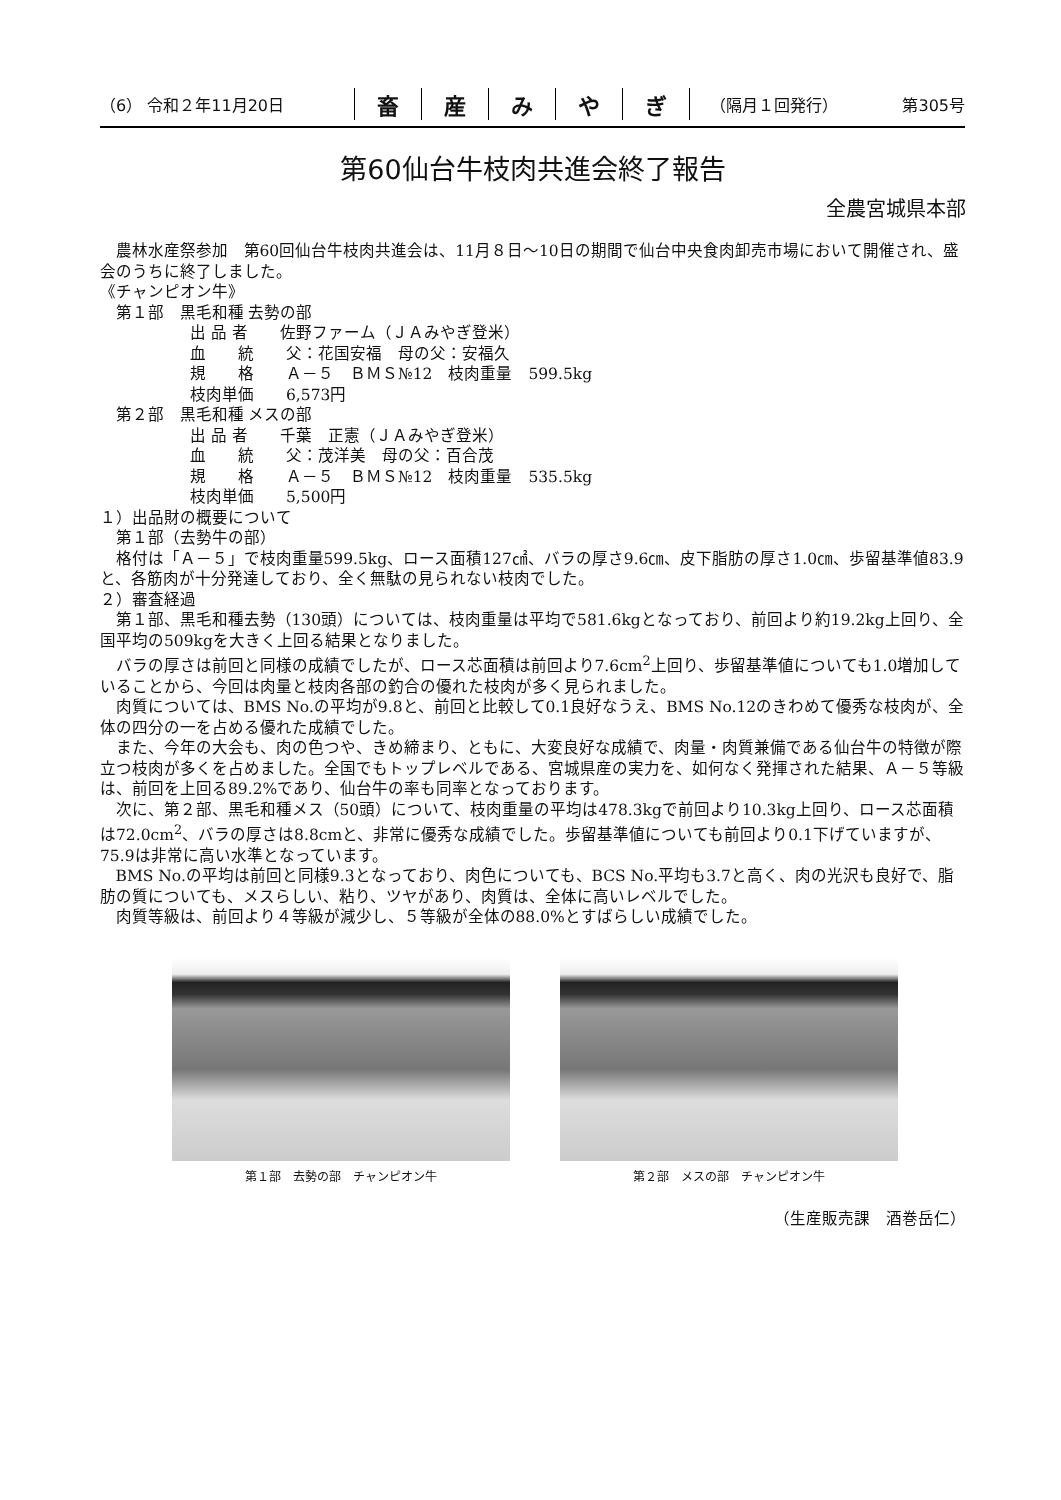（6） 令和２年11月20日
畜産みやぎ
（隔月１回発行） 第305号
第60仙台牛枝肉共進会終了報告
全農宮城県本部
農林水産祭参加　第60回仙台牛枝肉共進会は、11月８日〜10日の期間で仙台中央食肉卸売市場において開催され、盛会のうちに終了しました。
《チャンピオン牛》
第１部　黒毛和種 去勢の部
出 品 者　　佐野ファーム（ＪＡみやぎ登米）
血　　統　　父：花国安福　母の父：安福久
規　　格　　Ａ－５　ＢＭＳ№12　枝肉重量　599.5kg
枝肉単価　　6,573円
第２部　黒毛和種 メスの部
出 品 者　　千葉　正憲（ＪＡみやぎ登米）
血　　統　　父：茂洋美　母の父：百合茂
規　　格　　Ａ－５　ＢＭＳ№12　枝肉重量　535.5kg
枝肉単価　　5,500円
１）出品財の概要について
第１部（去勢牛の部）
格付は「Ａ－５」で枝肉重量599.5kg、ロース面積127㎠、バラの厚さ9.6㎝、皮下脂肪の厚さ1.0㎝、歩留基準値83.9と、各筋肉が十分発達しており、全く無駄の見られない枝肉でした。
２）審査経過
第１部、黒毛和種去勢（130頭）については、枝肉重量は平均で581.6kgとなっており、前回より約19.2kg上回り、全国平均の509kgを大きく上回る結果となりました。
バラの厚さは前回と同様の成績でしたが、ロース芯面積は前回より7.6cm<sup>2</sup>上回り、歩留基準値についても1.0増加していることから、今回は肉量と枝肉各部の釣合の優れた枝肉が多く見られました。
肉質については、BMS No.の平均が9.8と、前回と比較して0.1良好なうえ、BMS No.12のきわめて優秀な枝肉が、全体の四分の一を占める優れた成績でした。
また、今年の大会も、肉の色つや、きめ締まり、ともに、大変良好な成績で、肉量・肉質兼備である仙台牛の特徴が際立つ枝肉が多くを占めました。全国でもトップレベルである、宮城県産の実力を、如何なく発揮された結果、Ａ－５等級は、前回を上回る89.2%であり、仙台牛の率も同率となっております。
次に、第２部、黒毛和種メス（50頭）について、枝肉重量の平均は478.3kgで前回より10.3kg上回り、ロース芯面積は72.0cm<sup>2</sup>、バラの厚さは8.8cmと、非常に優秀な成績でした。歩留基準値についても前回より0.1下げていますが、75.9は非常に高い水準となっています。
BMS No.の平均は前回と同様9.3となっており、肉色についても、BCS No.平均も3.7と高く、肉の光沢も良好で、脂肪の質についても、メスらしい、粘り、ツヤがあり、肉質は、全体に高いレベルでした。
肉質等級は、前回より４等級が減少し、５等級が全体の88.0%とすばらしい成績でした。
第１部　去勢の部　チャンピオン牛 第２部　メスの部　チャンピオン牛
（生産販売課　酒巻岳仁）